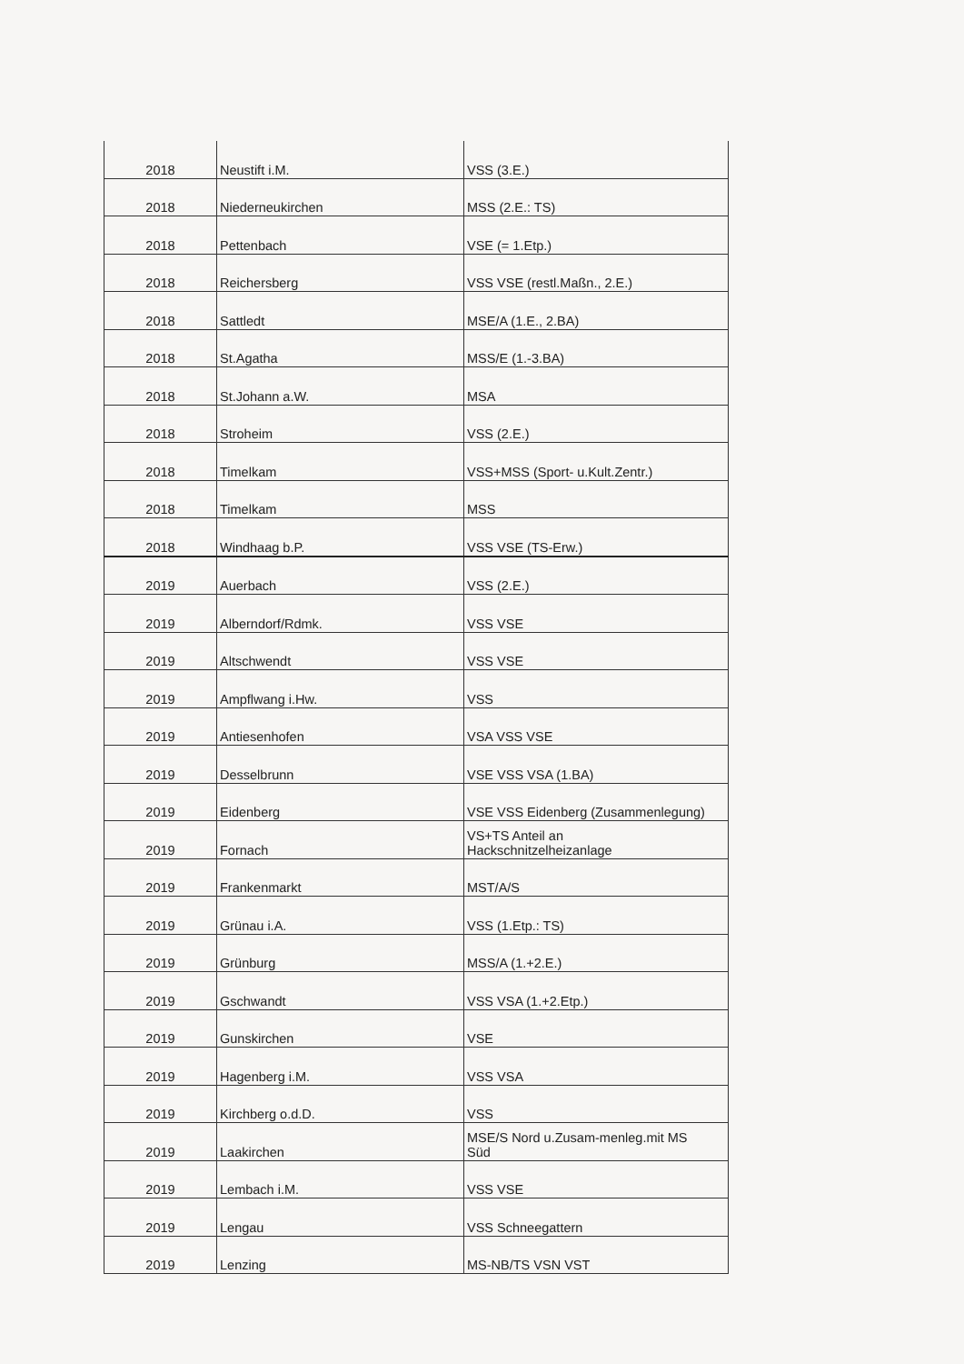| 2018 | Neustift i.M. | VSS (3.E.) |
| 2018 | Niederneukirchen | MSS (2.E.: TS) |
| 2018 | Pettenbach | VSE (= 1.Etp.) |
| 2018 | Reichersberg | VSS VSE (restl.Maßn., 2.E.) |
| 2018 | Sattledt | MSE/A (1.E., 2.BA) |
| 2018 | St.Agatha | MSS/E (1.-3.BA) |
| 2018 | St.Johann a.W. | MSA |
| 2018 | Stroheim | VSS (2.E.) |
| 2018 | Timelkam | VSS+MSS (Sport- u.Kult.Zentr.) |
| 2018 | Timelkam | MSS |
| 2018 | Windhaag b.P. | VSS VSE (TS-Erw.) |
| 2019 | Auerbach | VSS (2.E.) |
| 2019 | Alberndorf/Rdmk. | VSS VSE |
| 2019 | Altschwendt | VSS VSE |
| 2019 | Ampflwang i.Hw. | VSS |
| 2019 | Antiesenhofen | VSA VSS VSE |
| 2019 | Desselbrunn | VSE VSS VSA (1.BA) |
| 2019 | Eidenberg | VSE VSS Eidenberg (Zusammenlegung) |
| 2019 | Fornach | VS+TS Anteil an Hackschnitzelheizanlage |
| 2019 | Frankenmarkt | MST/A/S |
| 2019 | Grünau i.A. | VSS (1.Etp.: TS) |
| 2019 | Grünburg | MSS/A (1.+2.E.) |
| 2019 | Gschwandt | VSS VSA (1.+2.Etp.) |
| 2019 | Gunskirchen | VSE |
| 2019 | Hagenberg i.M. | VSS VSA |
| 2019 | Kirchberg o.d.D. | VSS |
| 2019 | Laakirchen | MSE/S Nord u.Zusam-menleg.mit MS Süd |
| 2019 | Lembach i.M. | VSS VSE |
| 2019 | Lengau | VSS Schneegattern |
| 2019 | Lenzing | MS-NB/TS VSN VST |